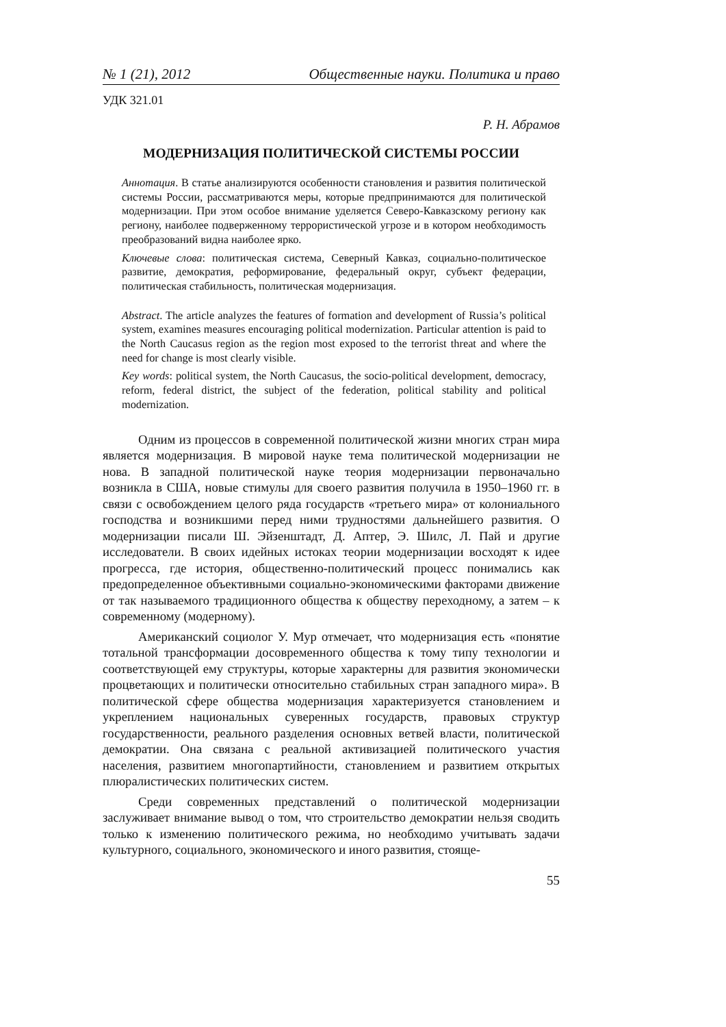№ 1 (21), 2012 Общественные науки. Политика и право
УДК 321.01
Р. Н. Абрамов
МОДЕРНИЗАЦИЯ ПОЛИТИЧЕСКОЙ СИСТЕМЫ РОССИИ
Аннотация. В статье анализируются особенности становления и развития политической системы России, рассматриваются меры, которые предпринимаются для политической модернизации. При этом особое внимание уделяется Северо-Кавказскому региону как региону, наиболее подверженному террористической угрозе и в котором необходимость преобразований видна наиболее ярко.
Ключевые слова: политическая система, Северный Кавказ, социально-политическое развитие, демократия, реформирование, федеральный округ, субъект федерации, политическая стабильность, политическая модернизация.
Abstract. The article analyzes the features of formation and development of Russia’s political system, examines measures encouraging political modernization. Particular attention is paid to the North Caucasus region as the region most exposed to the terrorist threat and where the need for change is most clearly visible.
Key words: political system, the North Caucasus, the socio-political development, democracy, reform, federal district, the subject of the federation, political stability and political modernization.
Одним из процессов в современной политической жизни многих стран мира является модернизация. В мировой науке тема политической модернизации не нова. В западной политической науке теория модернизации первоначально возникла в США, новые стимулы для своего развития получила в 1950–1960 гг. в связи с освобождением целого ряда государств «третьего мира» от колониального господства и возникшими перед ними трудностями дальнейшего развития. О модернизации писали Ш. Эйзенштадт, Д. Аптер, Э. Шилс, Л. Пай и другие исследователи. В своих идейных истоках теории модернизации восходят к идее прогресса, где история, общественно-политический процесс понимались как предопределенное объективными социально-экономическими факторами движение от так называемого традиционного общества к обществу переходному, а затем – к современному (модерному).
Американский социолог У. Мур отмечает, что модернизация есть «понятие тотальной трансформации досовременного общества к тому типу технологии и соответствующей ему структуры, которые характерны для развития экономически процветающих и политически относительно стабильных стран западного мира». В политической сфере общества модернизация характеризуется становлением и укреплением национальных суверенных государств, правовых структур государственности, реального разделения основных ветвей власти, политической демократии. Она связана с реальной активизацией политического участия населения, развитием многопартийности, становлением и развитием открытых плюралистических политических систем.
Среди современных представлений о политической модернизации заслуживает внимание вывод о том, что строительство демократии нельзя сводить только к изменению политического режима, но необходимо учитывать задачи культурного, социального, экономического и иного развития, стояще-
55